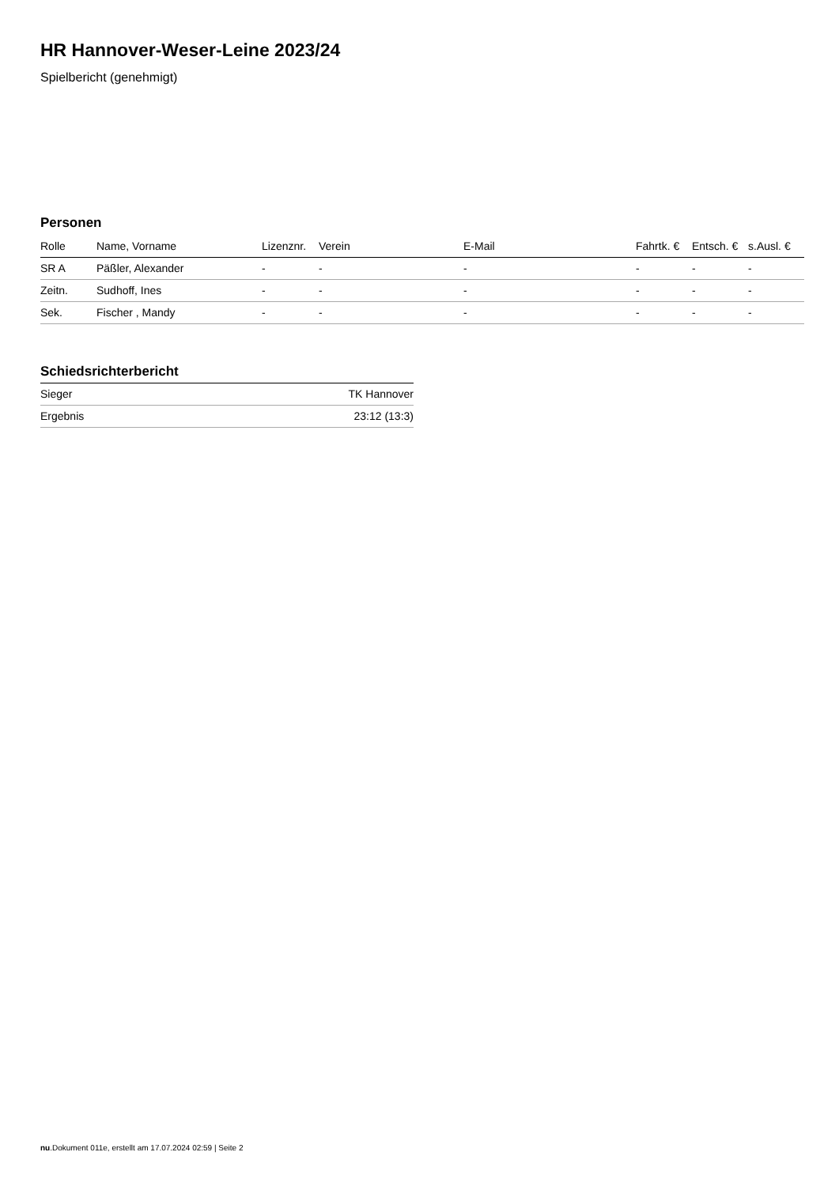HR Hannover-Weser-Leine 2023/24
Spielbericht (genehmigt)
Personen
| Rolle | Name, Vorname | Lizenznr. | Verein | E-Mail | Fahrtk. € | Entsch. € | s.Ausl. € |
| --- | --- | --- | --- | --- | --- | --- | --- |
| SR A | Päßler, Alexander | - | - | - | - | - | - |
| Zeitn. | Sudhoff, Ines | - | - | - | - | - | - |
| Sek. | Fischer , Mandy | - | - | - | - | - | - |
Schiedsrichterbericht
| Sieger | TK Hannover |
| Ergebnis | 23:12 (13:3) |
nu.Dokument 011e, erstellt am 17.07.2024 02:59 | Seite 2